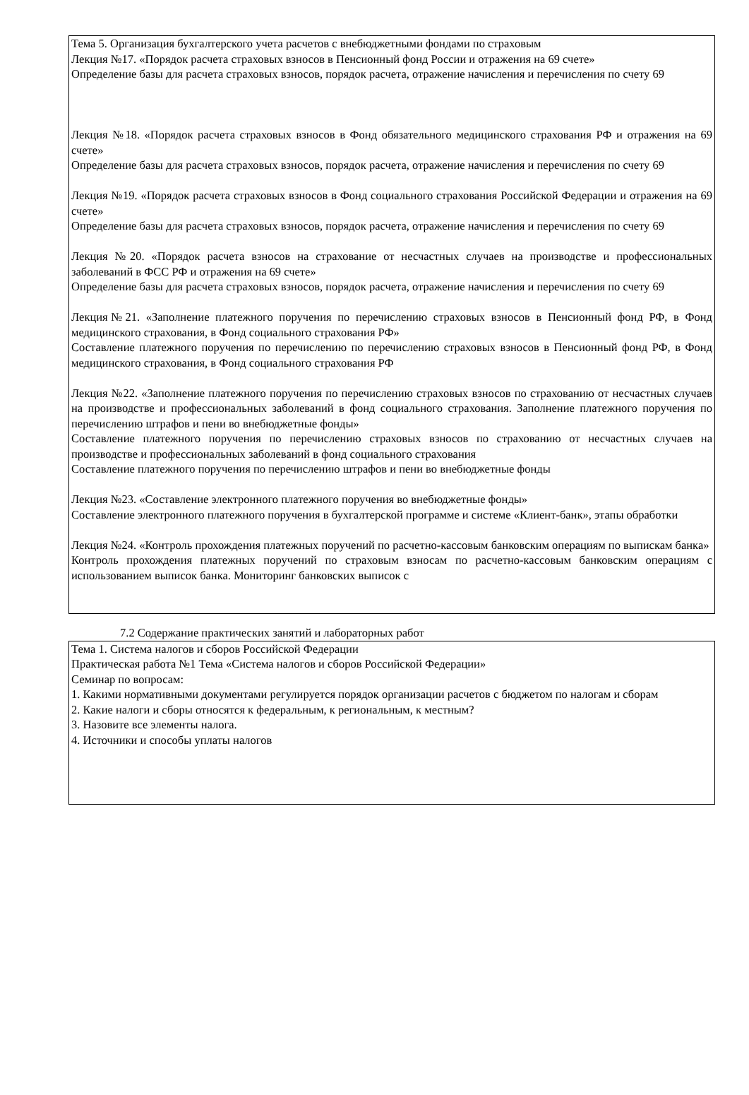Тема 5. Организация бухгалтерского учета расчетов с внебюджетными фондами по страховым
Лекция №17. «Порядок расчета страховых взносов в Пенсионный фонд России и отражения на 69 счете»
Определение базы для расчета страховых взносов, порядок расчета, отражение начисления и перечисления по счету 69
Лекция №18. «Порядок расчета страховых взносов в Фонд обязательного медицинского страхования РФ и отражения на 69 счете»
Определение базы для расчета страховых взносов, порядок расчета, отражение начисления и перечисления по счету 69
Лекция №19. «Порядок расчета страховых взносов в Фонд социального страхования Российской Федерации и отражения на 69 счете»
Определение базы для расчета страховых взносов, порядок расчета, отражение начисления и перечисления по счету 69
Лекция №20. «Порядок расчета взносов на страхование от несчастных случаев на производстве и профессиональных заболеваний в ФСС РФ и отражения на 69 счете»
Определение базы для расчета страховых взносов, порядок расчета, отражение начисления и перечисления по счету 69
Лекция№21. «Заполнение платежного поручения по перечислению страховых взносов в Пенсионный фонд РФ, в Фонд медицинского страхования, в Фонд социального страхования РФ»
Составление платежного поручения по перечислению по перечислению страховых взносов в Пенсионный фонд РФ, в Фонд медицинского страхования, в Фонд социального страхования РФ
Лекция №22. «Заполнение платежного поручения по перечислению страховых взносов по страхованию от несчастных случаев на производстве и профессиональных заболеваний в фонд социального страхования. Заполнение платежного поручения по перечислению штрафов и пени во внебюджетные фонды»
Составление платежного поручения по перечислению страховых взносов по страхованию от несчастных случаев на производстве и профессиональных заболеваний в фонд социального страхования
Составление платежного поручения по перечислению штрафов и пени во внебюджетные фонды
Лекция №23. «Составление электронного платежного поручения во внебюджетные фонды»
Составление электронного платежного поручения в бухгалтерской программе и системе «Клиент-банк», этапы обработки
Лекция №24. «Контроль прохождения платежных поручений по расчетно-кассовым банковским операциям по выпискам банка»
Контроль прохождения платежных поручений по страховым взносам по расчетно-кассовым банковским операциям с использованием выписок банка. Мониторинг банковских выписок с
7.2 Содержание практических занятий и лабораторных работ
Тема 1. Система налогов и сборов Российской Федерации
Практическая работа №1 Тема «Система налогов и сборов Российской Федерации»
Семинар по вопросам:
1. Какими нормативными документами регулируется порядок организации расчетов с бюджетом по налогам и сборам
2. Какие налоги и сборы относятся к федеральным, к региональным, к местным?
3. Назовите все элементы налога.
4. Источники и способы уплаты налогов